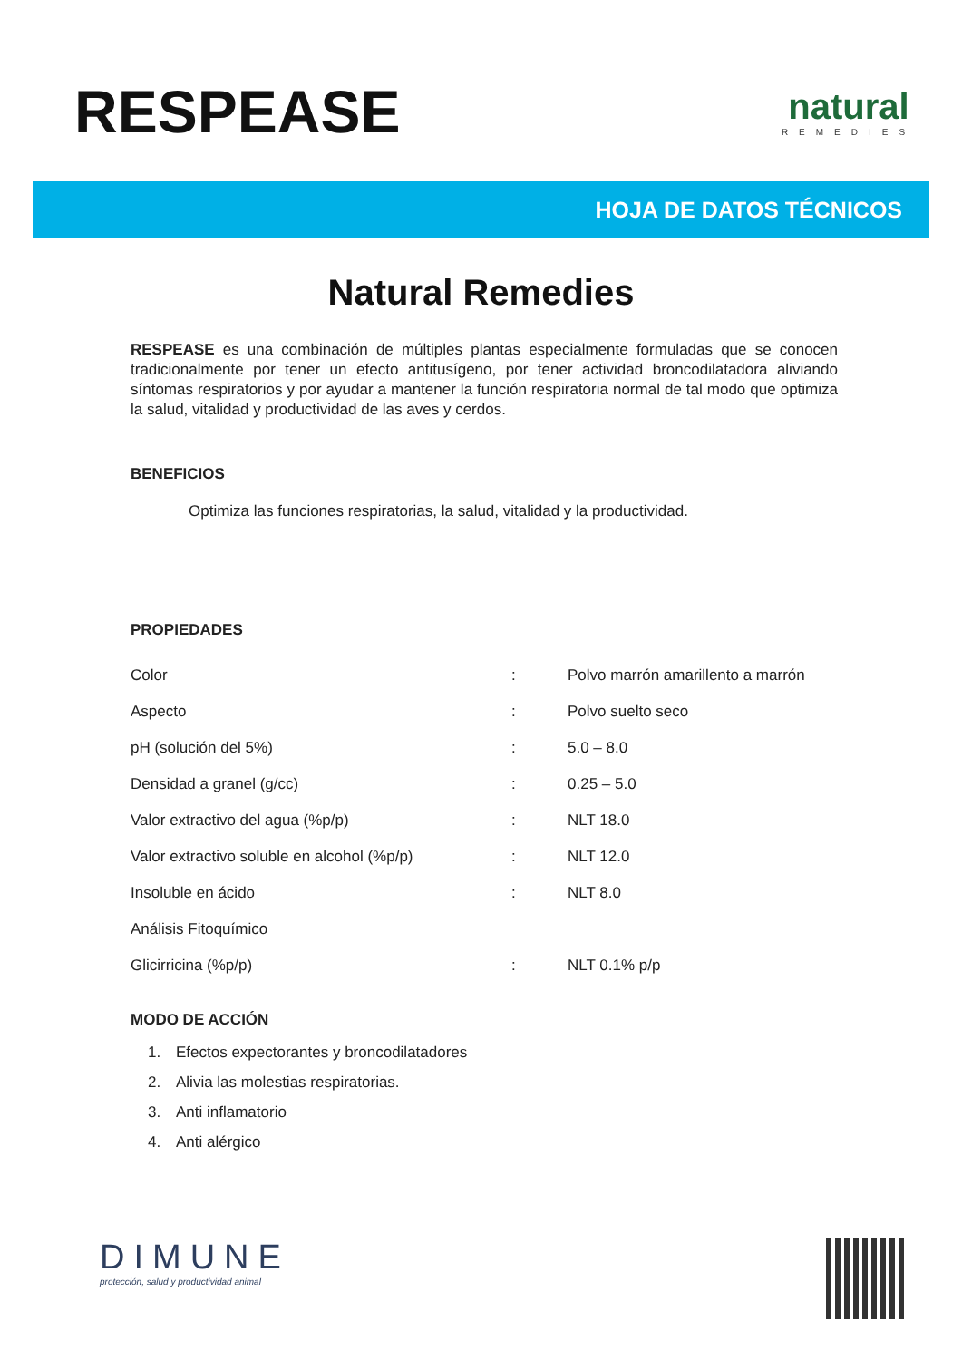RESPEASE
natural
REMEDIES
HOJA DE DATOS TÉCNICOS
Natural Remedies
RESPEASE es una combinación de múltiples plantas especialmente formuladas que se conocen tradicionalmente por tener un efecto antitusígeno, por tener actividad broncodilatadora aliviando síntomas respiratorios y por ayudar a mantener la función respiratoria normal de tal modo que optimiza la salud, vitalidad y productividad de las aves y cerdos.
BENEFICIOS
Optimiza las funciones respiratorias, la salud, vitalidad y la productividad.
PROPIEDADES
| Color | : | Polvo marrón amarillento a marrón |
| Aspecto | : | Polvo suelto seco |
| pH (solución del 5%) | : | 5.0 – 8.0 |
| Densidad a granel (g/cc) | : | 0.25 – 5.0 |
| Valor extractivo del agua (%p/p) | : | NLT 18.0 |
| Valor extractivo soluble en alcohol (%p/p) | : | NLT 12.0 |
| Insoluble en ácido | : | NLT 8.0 |
| Análisis Fitoquímico | | |
| Glicirricina (%p/p) | : | NLT 0.1% p/p |
MODO DE ACCIÓN
1. Efectos expectorantes y broncodilatadores
2. Alivia las molestias respiratorias.
3. Anti inflamatorio
4. Anti alérgico
DIMUNE
protección, salud y productividad animal